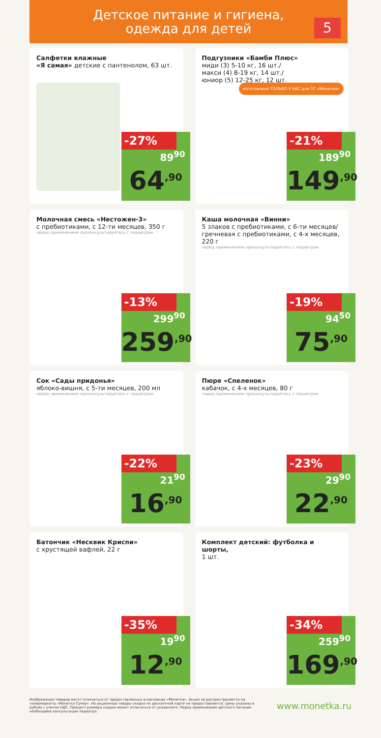Детское питание и гигиена,
одежда для детей
5
Салфетки влажные
«Я самая» детские с пантенолом, 63 шт.
-27%
89<sup>90</sup>
64<sup>,90</sup>
Подгузники «Бамби Плюс»
миди (3) 5-10 кг, 16 шт./
макси (4) 8-19 кг, 14 шт./
юниор (5) 12-25 кг, 12 шт.
изготовлено ТОЛЬКО У НАС для ТС «Монетка»
-21%
189<sup>90</sup>
149<sup>,90</sup>
Молочная смесь «Нестожен-3»
с пребиотиками, с 12-ти месяцев, 350 г
перед применением проконсультируйтесь с педиатром
-13%
299<sup>90</sup>
259<sup>,90</sup>
Каша молочная «Винни»
5 злаков с пребиотиками, с 6-ти месяцев/ гречневая с пребиотиками, с 4-х месяцев, 220 г
перед применением проконсультируйтесь с педиатром
-19%
94<sup>50</sup>
75<sup>,90</sup>
Сок «Сады придонья»
яблоко-вишня, с 5-ти месяцев, 200 мл
перед применением проконсультируйтесь с педиатром
-22%
21<sup>90</sup>
16<sup>,90</sup>
Пюре «Спеленок»
кабачок, с 4-х месяцев, 80 г
перед применением проконсультируйтесь с педиатром
-23%
29<sup>90</sup>
22<sup>,90</sup>
Батончик «Несквик Криспи»
с хрустящей вафлей, 22 г
-35%
19<sup>90</sup>
12<sup>,90</sup>
Комплект детский: футболка и шорты,
1 шт.
-34%
259<sup>90</sup>
169<sup>,90</sup>
Изображения товаров могут отличаться от предоставленных в магазинах «Монетка». Акция не распространяется на гипермаркеты «Монетка Супер». На акционные товары скидка по дисконтной карте не предоставляется. Цены указаны в рублях с учетом НДС. Процент размера скидки может отличаться от указанного. Перед применением детского питания необходима консультация педиатра.
www.monetka.ru